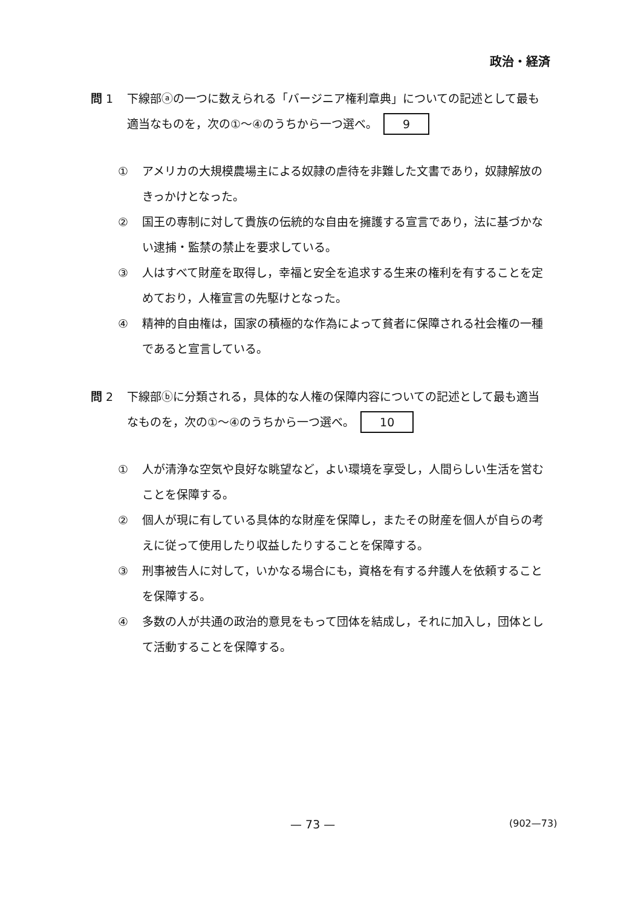政治・経済
問 1 下線部ⓐの一つに数えられる「バージニア権利章典」についての記述として最も適当なものを，次の①～④のうちから一つ選べ。 9
① アメリカの大規模農場主による奴隷の虐待を非難した文書であり，奴隷解放のきっかけとなった。
② 国王の専制に対して貴族の伝統的な自由を擁護する宣言であり，法に基づかない逮捕・監禁の禁止を要求している。
③ 人はすべて財産を取得し，幸福と安全を追求する生来の権利を有することを定めており，人権宣言の先駆けとなった。
④ 精神的自由権は，国家の積極的な作為によって貧者に保障される社会権の一種であると宣言している。
問 2 下線部ⓑに分類される，具体的な人権の保障内容についての記述として最も適当なものを，次の①～④のうちから一つ選べ。 10
① 人が清浄な空気や良好な眺望など，よい環境を享受し，人間らしい生活を営むことを保障する。
② 個人が現に有している具体的な財産を保障し，またその財産を個人が自らの考えに従って使用したり収益したりすることを保障する。
③ 刑事被告人に対して，いかなる場合にも，資格を有する弁護人を依頼することを保障する。
④ 多数の人が共通の政治的意見をもって団体を結成し，それに加入し，団体として活動することを保障する。
— 73 — (902—73)